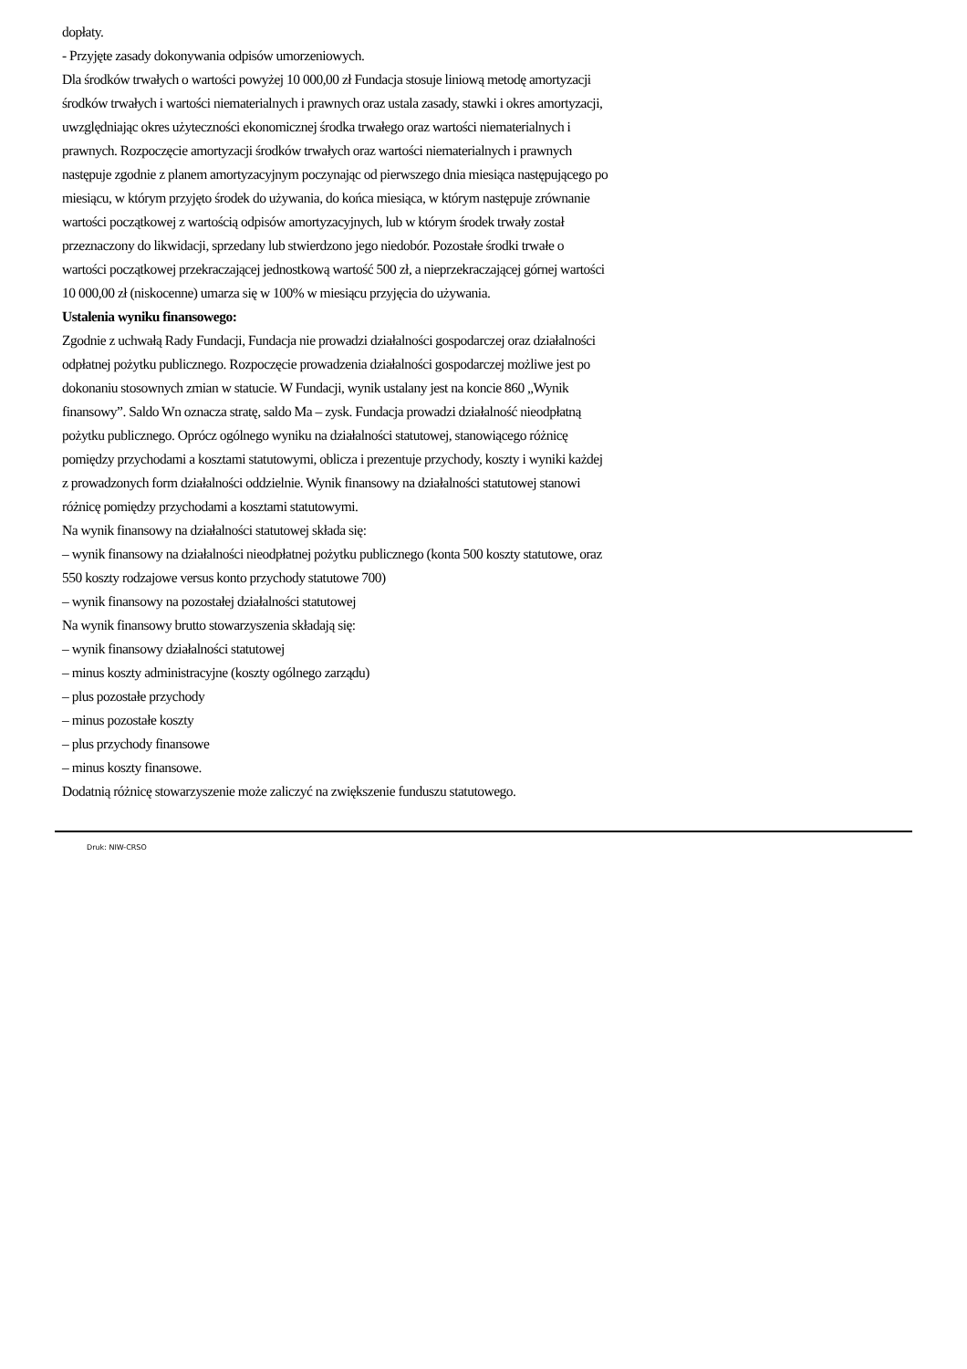dopłaty.
- Przyjęte zasady dokonywania odpisów umorzeniowych.
Dla środków trwałych o wartości powyżej 10 000,00 zł Fundacja stosuje liniową metodę amortyzacji środków trwałych i wartości niematerialnych i prawnych oraz ustala zasady, stawki i okres amortyzacji, uwzględniając okres użyteczności ekonomicznej środka trwałego oraz wartości niematerialnych i prawnych. Rozpoczęcie amortyzacji środków trwałych oraz wartości niematerialnych i prawnych następuje zgodnie z planem amortyzacyjnym poczynając od pierwszego dnia miesiąca następującego po miesiącu, w którym przyjęto środek do używania, do końca miesiąca, w którym następuje zrównanie wartości początkowej z wartością odpisów amortyzacyjnych, lub w którym środek trwały został przeznaczony do likwidacji, sprzedany lub stwierdzono jego niedobór. Pozostałe środki trwałe o wartości początkowej przekraczającej jednostkową wartość 500 zł, a nieprzekraczającej górnej wartości 10 000,00 zł (niskocenne) umarza się w 100% w miesiącu przyjęcia do używania.
Ustalenia wyniku finansowego:
Zgodnie z uchwałą Rady Fundacji, Fundacja nie prowadzi działalności gospodarczej oraz działalności odpłatnej pożytku publicznego. Rozpoczęcie prowadzenia działalności gospodarczej możliwe jest po dokonaniu stosownych zmian w statucie. W Fundacji, wynik ustalany jest na koncie 860 „Wynik finansowy”. Saldo Wn oznacza stratę, saldo Ma – zysk. Fundacja prowadzi działalność nieodpłatną pożytku publicznego. Oprócz ogólnego wyniku na działalności statutowej, stanowiącego różnicę pomiędzy przychodami a kosztami statutowymi, oblicza i prezentuje przychody, koszty i wyniki każdej z prowadzonych form działalności oddzielnie. Wynik finansowy na działalności statutowej stanowi różnicę pomiędzy przychodami a kosztami statutowymi.
Na wynik finansowy na działalności statutowej składa się:
– wynik finansowy na działalności nieodpłatnej pożytku publicznego (konta 500 koszty statutowe, oraz 550 koszty rodzajowe versus konto przychody statutowe 700)
– wynik finansowy na pozostałej działalności statutowej
Na wynik finansowy brutto stowarzyszenia składają się:
– wynik finansowy działalności statutowej
– minus koszty administracyjne (koszty ogólnego zarządu)
– plus pozostałe przychody
– minus pozostałe koszty
– plus przychody finansowe
– minus koszty finansowe.
Dodatnią różnicę stowarzyszenie może zaliczyć na zwiększenie funduszu statutowego.
Druk: NIW-CRSO